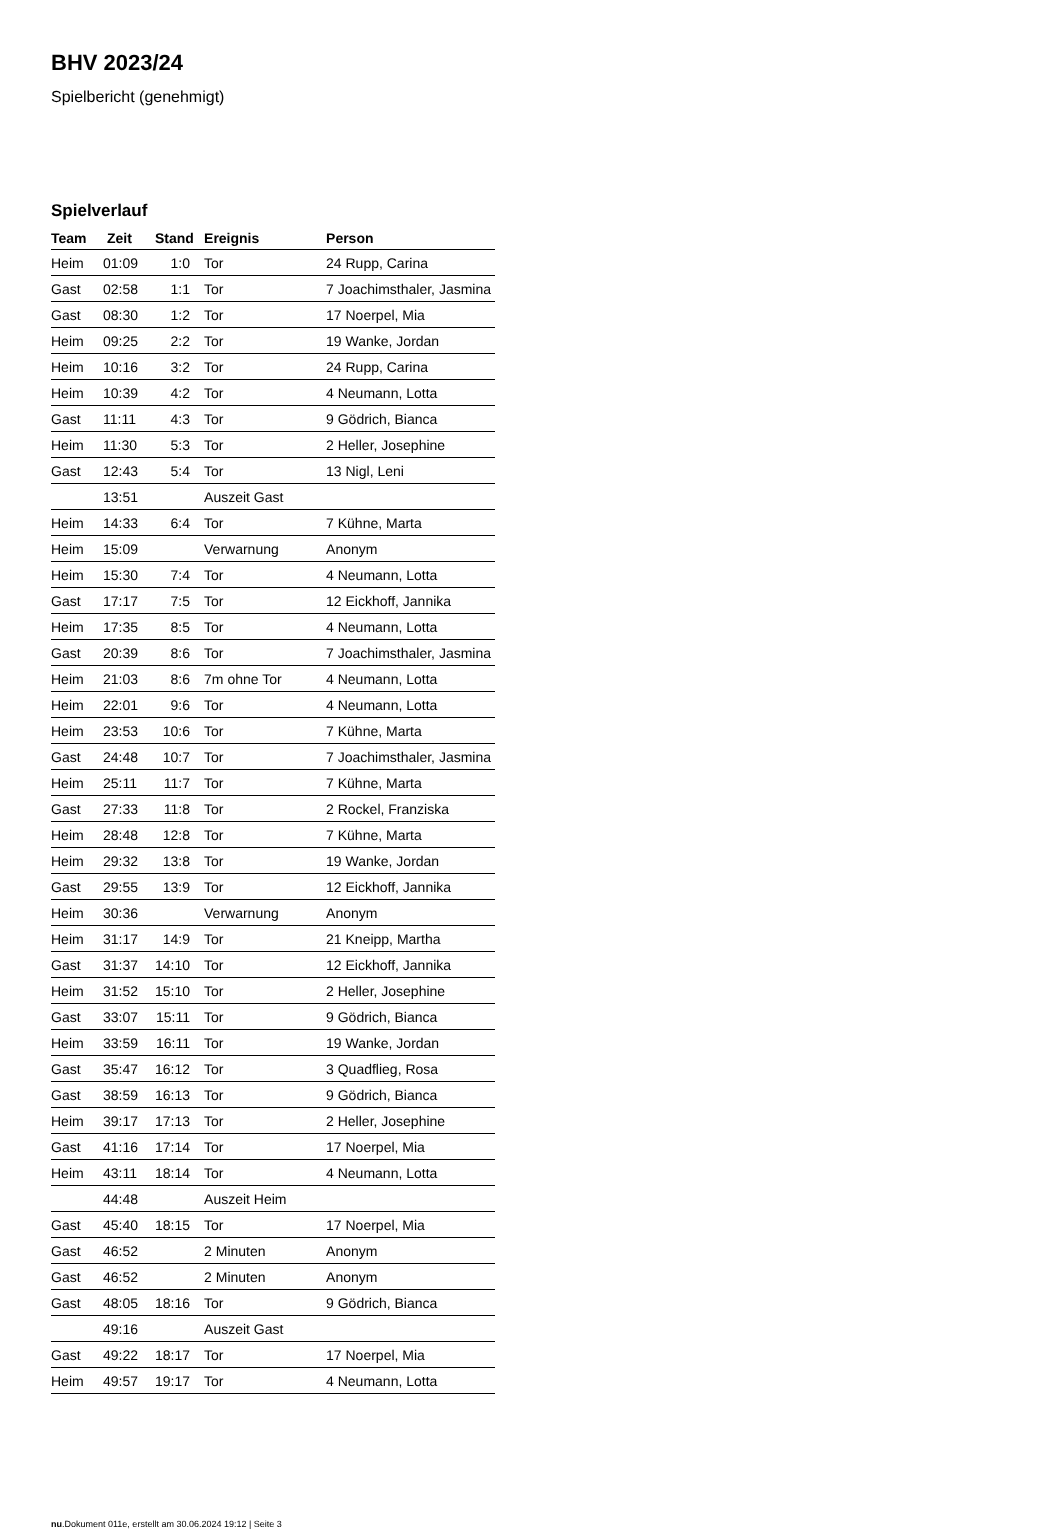BHV 2023/24
Spielbericht (genehmigt)
Spielverlauf
| Team | Zeit | Stand | Ereignis | Person |
| --- | --- | --- | --- | --- |
| Heim | 01:09 | 1:0 | Tor | 24 Rupp, Carina |
| Gast | 02:58 | 1:1 | Tor | 7 Joachimsthaler, Jasmina |
| Gast | 08:30 | 1:2 | Tor | 17 Noerpel, Mia |
| Heim | 09:25 | 2:2 | Tor | 19 Wanke, Jordan |
| Heim | 10:16 | 3:2 | Tor | 24 Rupp, Carina |
| Heim | 10:39 | 4:2 | Tor | 4 Neumann, Lotta |
| Gast | 11:11 | 4:3 | Tor | 9 Gödrich, Bianca |
| Heim | 11:30 | 5:3 | Tor | 2 Heller, Josephine |
| Gast | 12:43 | 5:4 | Tor | 13 Nigl, Leni |
| | 13:51 | | Auszeit Gast | |
| Heim | 14:33 | 6:4 | Tor | 7 Kühne, Marta |
| Heim | 15:09 | | Verwarnung | Anonym |
| Heim | 15:30 | 7:4 | Tor | 4 Neumann, Lotta |
| Gast | 17:17 | 7:5 | Tor | 12 Eickhoff, Jannika |
| Heim | 17:35 | 8:5 | Tor | 4 Neumann, Lotta |
| Gast | 20:39 | 8:6 | Tor | 7 Joachimsthaler, Jasmina |
| Heim | 21:03 | 8:6 | 7m ohne Tor | 4 Neumann, Lotta |
| Heim | 22:01 | 9:6 | Tor | 4 Neumann, Lotta |
| Heim | 23:53 | 10:6 | Tor | 7 Kühne, Marta |
| Gast | 24:48 | 10:7 | Tor | 7 Joachimsthaler, Jasmina |
| Heim | 25:11 | 11:7 | Tor | 7 Kühne, Marta |
| Gast | 27:33 | 11:8 | Tor | 2 Rockel, Franziska |
| Heim | 28:48 | 12:8 | Tor | 7 Kühne, Marta |
| Heim | 29:32 | 13:8 | Tor | 19 Wanke, Jordan |
| Gast | 29:55 | 13:9 | Tor | 12 Eickhoff, Jannika |
| Heim | 30:36 | | Verwarnung | Anonym |
| Heim | 31:17 | 14:9 | Tor | 21 Kneipp, Martha |
| Gast | 31:37 | 14:10 | Tor | 12 Eickhoff, Jannika |
| Heim | 31:52 | 15:10 | Tor | 2 Heller, Josephine |
| Gast | 33:07 | 15:11 | Tor | 9 Gödrich, Bianca |
| Heim | 33:59 | 16:11 | Tor | 19 Wanke, Jordan |
| Gast | 35:47 | 16:12 | Tor | 3 Quadflieg, Rosa |
| Gast | 38:59 | 16:13 | Tor | 9 Gödrich, Bianca |
| Heim | 39:17 | 17:13 | Tor | 2 Heller, Josephine |
| Gast | 41:16 | 17:14 | Tor | 17 Noerpel, Mia |
| Heim | 43:11 | 18:14 | Tor | 4 Neumann, Lotta |
| | 44:48 | | Auszeit Heim | |
| Gast | 45:40 | 18:15 | Tor | 17 Noerpel, Mia |
| Gast | 46:52 | | 2 Minuten | Anonym |
| Gast | 46:52 | | 2 Minuten | Anonym |
| Gast | 48:05 | 18:16 | Tor | 9 Gödrich, Bianca |
| | 49:16 | | Auszeit Gast | |
| Gast | 49:22 | 18:17 | Tor | 17 Noerpel, Mia |
| Heim | 49:57 | 19:17 | Tor | 4 Neumann, Lotta |
nu.Dokument 011e, erstellt am 30.06.2024 19:12 | Seite 3